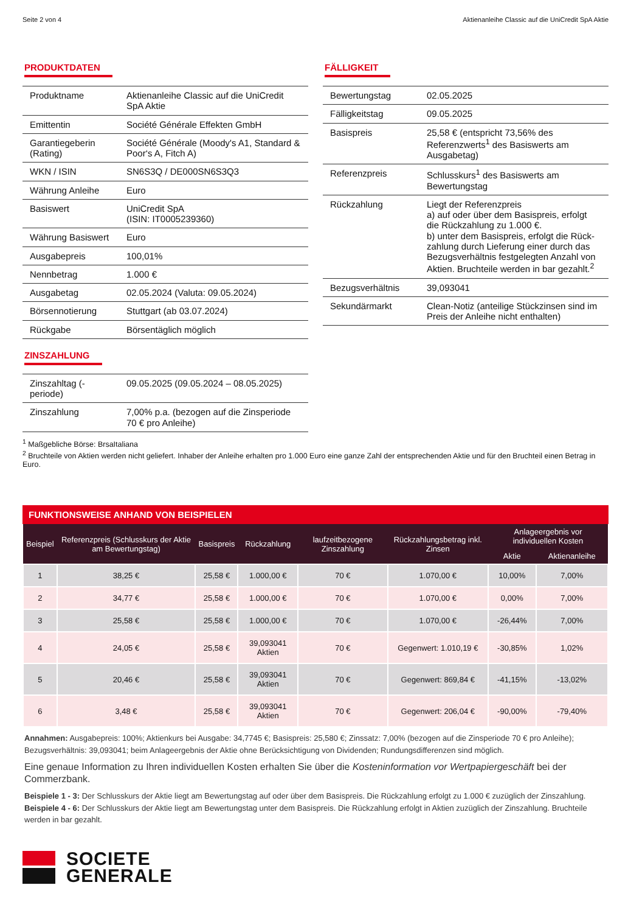Seite 2 von 4 Aktienanleihe Classic auf die UniCredit SpA Aktie
PRODUKTDATEN
| Produktname | Aktienanleihe Classic auf die UniCredit SpA Aktie |
| Emittentin | Société Générale Effekten GmbH |
| Garantiegeberin (Rating) | Société Générale (Moody's A1, Standard & Poor‘s A, Fitch A) |
| WKN / ISIN | SN6S3Q / DE000SN6S3Q3 |
| Währung Anleihe | Euro |
| Basiswert | UniCredit SpA (ISIN: IT0005239360) |
| Währung Basiswert | Euro |
| Ausgabepreis | 100,01% |
| Nennbetrag | 1.000 € |
| Ausgabetag | 02.05.2024 (Valuta: 09.05.2024) |
| Börsennotierung | Stuttgart (ab 03.07.2024) |
| Rückgabe | Börsentäglich möglich |
ZINSZAHLUNG
| Zinszahltag (-periode) | 09.05.2025 (09.05.2024 – 08.05.2025) |
| Zinszahlung | 7,00% p.a. (bezogen auf die Zinsperiode 70 € pro Anleihe) |
FÄLLIGKEIT
| Bewertungstag | 02.05.2025 |
| Fälligkeitstag | 09.05.2025 |
| Basispreis | 25,58 € (entspricht 73,56% des Referenzwerts<sup>1</sup> des Basiswerts am Ausgabetag) |
| Referenzpreis | Schlusskurs<sup>1</sup> des Basiswerts am Bewertungstag |
| Rückzahlung | Liegt der Referenzpreis a) auf oder über dem Basispreis, erfolgt die Rückzahlung zu 1.000 €. b) unter dem Basispreis, erfolgt die Rück-zahlung durch Lieferung einer durch das Bezugsverhältnis festgelegten Anzahl von Aktien. Bruchteile werden in bar gezahlt.<sup>2</sup> |
| Bezugsverhältnis | 39,093041 |
| Sekundärmarkt | Clean-Notiz (anteilige Stückzinsen sind im Preis der Anleihe nicht enthalten) |
<sup>1</sup> Maßgebliche Börse: BrsaItaliana
<sup>2</sup> Bruchteile von Aktien werden nicht geliefert. Inhaber der Anleihe erhalten pro 1.000 Euro eine ganze Zahl der entsprechenden Aktie und für den Bruchteil einen Betrag in Euro.
FUNKTIONSWEISE ANHAND VON BEISPIELEN
| Beispiel | Referenzpreis (Schlusskurs der Aktie am Bewertungstag) | Basispreis | Rückzahlung | laufzeitbezogene Zinszahlung | Rückzahlungsbetrag inkl. Zinsen | Anlageergebnis vor individuellen Kosten | |
| --- | --- | --- | --- | --- | --- | --- | --- |
| | | | | | | Aktie | Aktienanleihe |
| 1 | 38,25 € | 25,58 € | 1.000,00 € | 70 € | 1.070,00 € | 10,00% | 7,00% |
| 2 | 34,77 € | 25,58 € | 1.000,00 € | 70 € | 1.070,00 € | 0,00% | 7,00% |
| 3 | 25,58 € | 25,58 € | 1.000,00 € | 70 € | 1.070,00 € | -26,44% | 7,00% |
| 4 | 24,05 € | 25,58 € | 39,093041 Aktien | 70 € | Gegenwert: 1.010,19 € | -30,85% | 1,02% |
| 5 | 20,46 € | 25,58 € | 39,093041 Aktien | 70 € | Gegenwert: 869,84 € | -41,15% | -13,02% |
| 6 | 3,48 € | 25,58 € | 39,093041 Aktien | 70 € | Gegenwert: 206,04 € | -90,00% | -79,40% |
Annahmen: Ausgabepreis: 100%; Aktienkurs bei Ausgabe: 34,7745 €; Basispreis: 25,580 €; Zinssatz: 7,00% (bezogen auf die Zinsperiode 70 € pro Anleihe); Bezugsverhältnis: 39,093041; beim Anlageergebnis der Aktie ohne Berücksichtigung von Dividenden; Rundungsdifferenzen sind möglich.
Eine genaue Information zu Ihren individuellen Kosten erhalten Sie über die Kosteninformation vor Wertpapiergeschäft bei der Commerzbank.
Beispiele 1 - 3: Der Schlusskurs der Aktie liegt am Bewertungstag auf oder über dem Basispreis. Die Rückzahlung erfolgt zu 1.000 € zuzüglich der Zinszahlung.
Beispiele 4 - 6: Der Schlusskurs der Aktie liegt am Bewertungstag unter dem Basispreis. Die Rückzahlung erfolgt in Aktien zuzüglich der Zinszahlung. Bruchteile werden in bar gezahlt.
SOCIETE
GENERALE